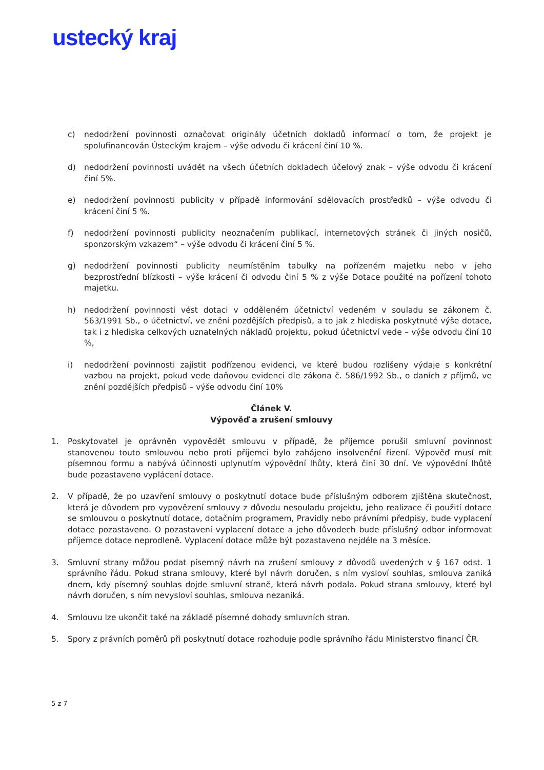ustecký kraj
c) nedodržení povinnosti označovat originály účetních dokladů informací o tom, že projekt je spolufinancován Ústeckým krajem – výše odvodu či krácení činí 10 %.
d) nedodržení povinnosti uvádět na všech účetních dokladech účelový znak – výše odvodu či krácení činí 5%.
e) nedodržení povinnosti publicity v případě informování sdělovacích prostředků – výše odvodu či krácení činí 5 %.
f) nedodržení povinnosti publicity neoznačením publikací, internetových stránek či jiných nosičů, sponzorským vzkazem“ – výše odvodu či krácení činí 5 %.
g) nedodržení povinnosti publicity neumístěním tabulky na pořízeném majetku nebo v jeho bezprostřední blízkosti – výše krácení či odvodu činí 5 % z výše Dotace použité na pořízení tohoto majetku.
h) nedodržení povinnosti vést dotaci v odděleném účetnictví vedeném v souladu se zákonem č. 563/1991 Sb., o účetnictví, ve znění pozdějších předpisů, a to jak z hlediska poskytnuté výše dotace, tak i z hlediska celkových uznatelných nákladů projektu, pokud účetnictví vede – výše odvodu činí 10 %,
i) nedodržení povinnosti zajistit podřízenou evidenci, ve které budou rozlišeny výdaje s konkrétní vazbou na projekt, pokud vede daňovou evidenci dle zákona č. 586/1992 Sb., o daních z příjmů, ve znění pozdějších předpisů – výše odvodu činí 10%
Článek V.
Výpověď a zrušení smlouvy
1. Poskytovatel je oprávněn vypovědět smlouvu v případě, že příjemce porušil smluvní povinnost stanovenou touto smlouvou nebo proti příjemci bylo zahájeno insolvenční řízení. Výpověď musí mít písemnou formu a nabývá účinnosti uplynutím výpovědní lhůty, která činí 30 dní. Ve výpovědní lhůtě bude pozastaveno vyplácení dotace.
2. V případě, že po uzavření smlouvy o poskytnutí dotace bude příslušným odborem zjištěna skutečnost, která je důvodem pro vypovězení smlouvy z důvodu nesouladu projektu, jeho realizace či použití dotace se smlouvou o poskytnutí dotace, dotačním programem, Pravidly nebo právními předpisy, bude vyplacení dotace pozastaveno. O pozastavení vyplacení dotace a jeho důvodech bude příslušný odbor informovat příjemce dotace neprodleně. Vyplacení dotace může být pozastaveno nejdéle na 3 měsíce.
3. Smluvní strany můžou podat písemný návrh na zrušení smlouvy z důvodů uvedených v § 167 odst. 1 správního řádu. Pokud strana smlouvy, které byl návrh doručen, s ním vysloví souhlas, smlouva zaniká dnem, kdy písemný souhlas dojde smluvní straně, která návrh podala. Pokud strana smlouvy, které byl návrh doručen, s ním nevysloví souhlas, smlouva nezaniká.
4. Smlouvu lze ukončit také na základě písemné dohody smluvních stran.
5. Spory z právních poměrů při poskytnutí dotace rozhoduje podle správního řádu Ministerstvo financí ČR.
5 z 7